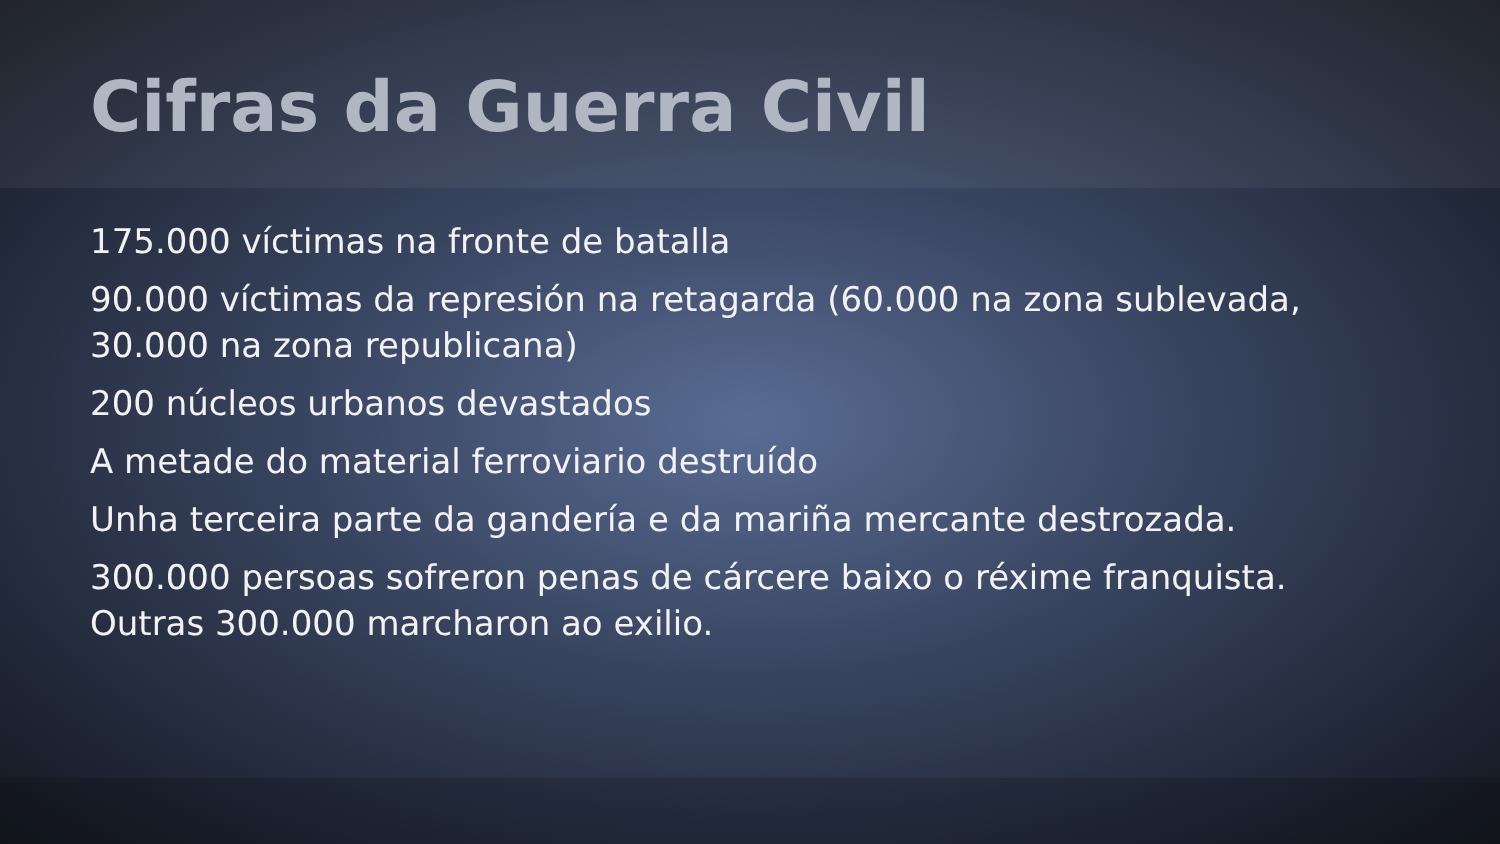Cifras da Guerra Civil
175.000 víctimas na fronte de batalla
90.000 víctimas da represión na retagarda (60.000 na zona sublevada, 30.000 na zona republicana)
200 núcleos urbanos devastados
A metade do material ferroviario destruído
Unha terceira parte da gandería e da mariña mercante destrozada.
300.000 persoas sofreron penas de cárcere baixo o réxime franquista. Outras 300.000 marcharon ao exilio.